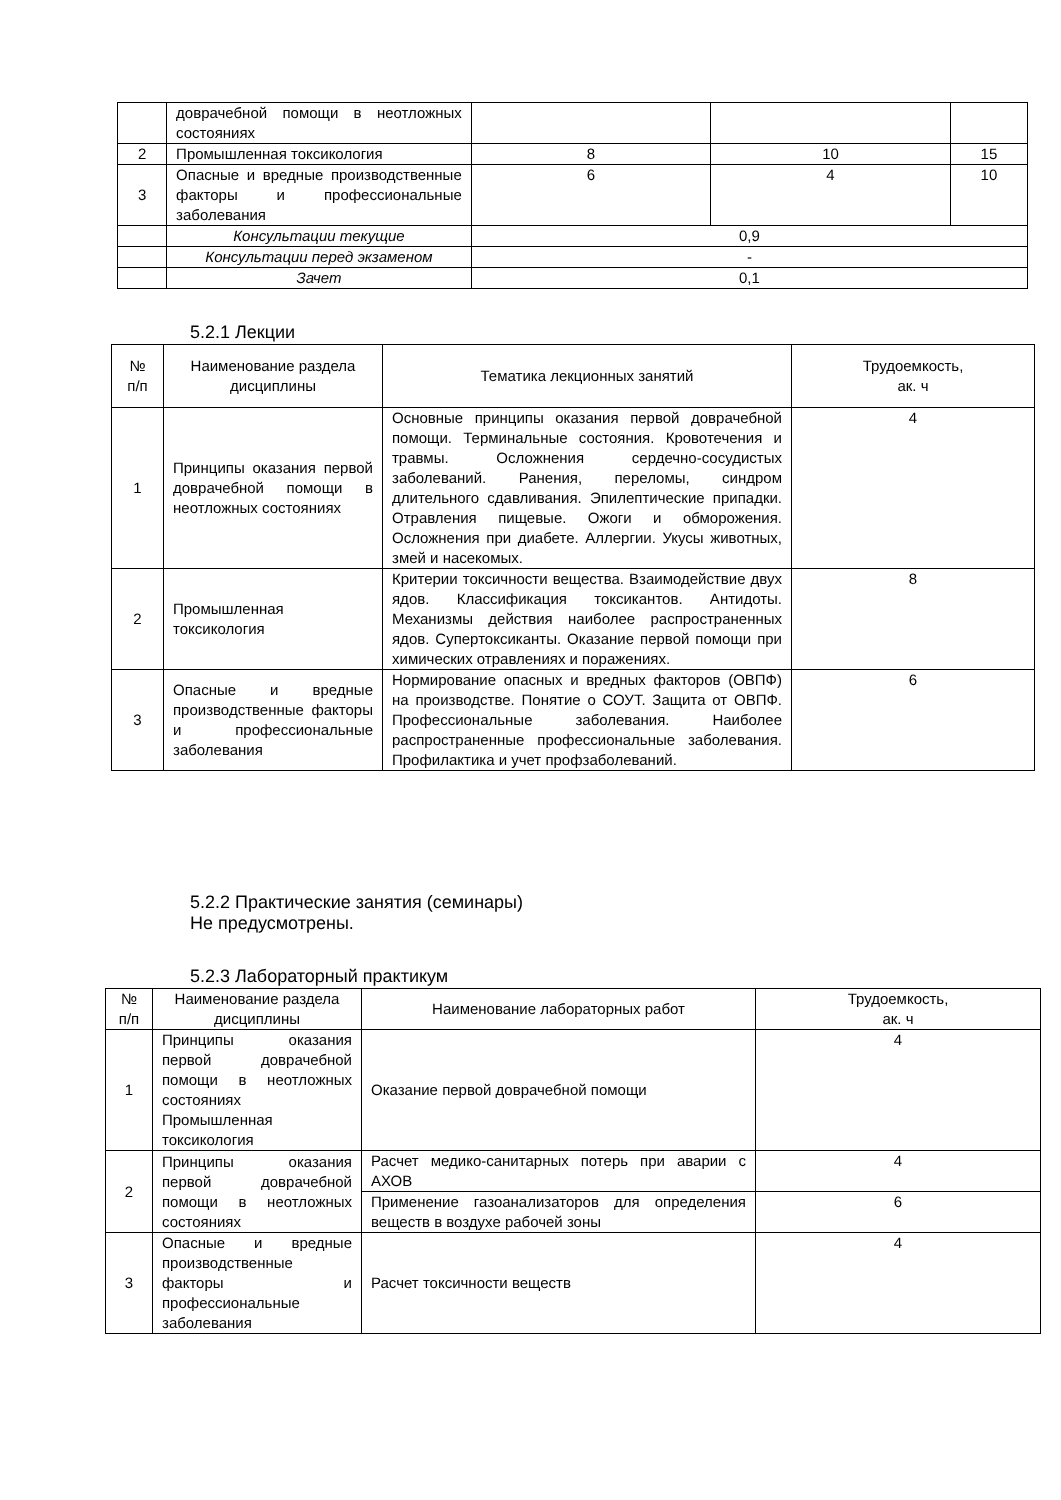| | доврачебной помощи в неотложных состояниях | | | |
| 2 | Промышленная токсикология | 8 | 10 | 15 |
| 3 | Опасные и вредные производственные факторы и профессиональные заболевания | 6 | 4 | 10 |
| | Консультации текущие | 0,9 | | |
| | Консультации перед экзаменом | - | | |
| | Зачет | 0,1 | | |
5.2.1 Лекции
| № п/п | Наименование раздела дисциплины | Тематика лекционных занятий | Трудоемкость, ак. ч |
| --- | --- | --- | --- |
| 1 | Принципы оказания первой доврачебной помощи в неотложных состояниях | Основные принципы оказания первой доврачебной помощи. Терминальные состояния. Кровотечения и травмы. Осложнения сердечно-сосудистых заболеваний. Ранения, переломы, синдром длительного сдавливания. Эпилептические припадки. Отравления пищевые. Ожоги и обморожения. Осложнения при диабете. Аллергии. Укусы животных, змей и насекомых. | 4 |
| 2 | Промышленная токсикология | Критерии токсичности вещества. Взаимодействие двух ядов. Классификация токсикантов. Антидоты. Механизмы действия наиболее распространенных ядов. Супертоксиканты. Оказание первой помощи при химических отравлениях и поражениях. | 8 |
| 3 | Опасные и вредные производственные факторы и профессиональные заболевания | Нормирование опасных и вредных факторов (ОВПФ) на производстве. Понятие о СОУТ. Защита от ОВПФ. Профессиональные заболевания. Наиболее распространенные профессиональные заболевания. Профилактика и учет профзаболеваний. | 6 |
5.2.2 Практические занятия (семинары)
Не предусмотрены.
5.2.3 Лабораторный практикум
| № п/п | Наименование раздела дисциплины | Наименование лабораторных работ | Трудоемкость, ак. ч |
| --- | --- | --- | --- |
| 1 | Принципы оказания первой доврачебной помощи в неотложных состояниях Промышленная токсикология | Оказание первой доврачебной помощи | 4 |
| 2 | Принципы оказания первой доврачебной помощи в неотложных состояниях | Расчет медико-санитарных потерь при аварии с АХОВ | 4 |
| | | Применение газоанализаторов для определения веществ в воздухе рабочей зоны | 6 |
| 3 | Опасные и вредные производственные факторы и профессиональные заболевания | Расчет токсичности веществ | 4 |